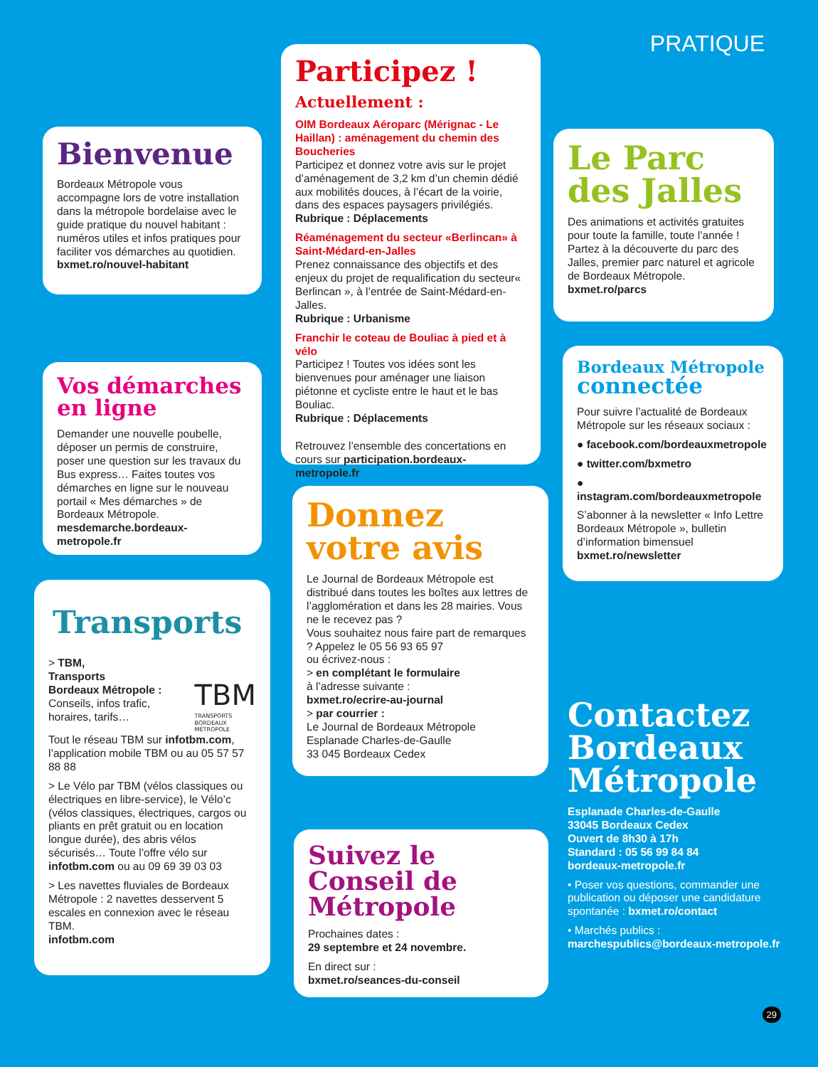Bienvenue
Bordeaux Métropole vous accompagne lors de votre installation dans la métropole bordelaise avec le guide pratique du nouvel habitant : numéros utiles et infos pratiques pour faciliter vos démarches au quotidien.
bxmet.ro/nouvel-habitant
Vos démarches en ligne
Demander une nouvelle poubelle, déposer un permis de construire, poser une question sur les travaux du Bus express… Faites toutes vos démarches en ligne sur le nouveau portail « Mes démarches » de Bordeaux Métropole.
mesdemarche.bordeaux-metropole.fr
Transports
> TBM,
Transports
Bordeaux Métropole :
Conseils, infos trafic, horaires, tarifs…
TBM
TRANSPORTS
BORDEAUX MÉTROPOLE
Tout le réseau TBM sur infotbm.com, l’application mobile TBM ou au 05 57 57 88 88
> Le Vélo par TBM (vélos classiques ou électriques en libre-service), le Vélo’c (vélos classiques, électriques, cargos ou pliants en prêt gratuit ou en location longue durée), des abris vélos sécurisés… Toute l’offre vélo sur infotbm.com ou au 09 69 39 03 03
> Les navettes fluviales de Bordeaux Métropole : 2 navettes desservent 5 escales en connexion avec le réseau TBM.
infotbm.com
Participez !
Actuellement :
OIM Bordeaux Aéroparc (Mérignac - Le Haillan) : aménagement du chemin des Boucheries
Participez et donnez votre avis sur le projet d’aménagement de 3,2 km d’un chemin dédié aux mobilités douces, à l’écart de la voirie, dans des espaces paysagers privilégiés.
Rubrique : Déplacements
Réaménagement du secteur «Berlincan» à Saint-Médard-en-Jalles
Prenez connaissance des objectifs et des enjeux du projet de requalification du secteur« Berlincan », à l’entrée de Saint-Médard-en-Jalles.
Rubrique : Urbanisme
Franchir le coteau de Bouliac à pied et à vélo
Participez ! Toutes vos idées sont les bienvenues pour aménager une liaison piétonne et cycliste entre le haut et le bas Bouliac.
Rubrique : Déplacements
Retrouvez l’ensemble des concertations en cours sur participation.bordeaux-metropole.fr
Donnez votre avis
Le Journal de Bordeaux Métropole est distribué dans toutes les boîtes aux lettres de l’agglomération et dans les 28 mairies. Vous ne le recevez pas ?
Vous souhaitez nous faire part de remarques ? Appelez le 05 56 93 65 97
ou écrivez-nous :
> en complétant le formulaire
à l’adresse suivante :
bxmet.ro/ecrire-au-journal
> par courrier :
Le Journal de Bordeaux Métropole
Esplanade Charles-de-Gaulle
33 045 Bordeaux Cedex
Suivez le Conseil de Métropole
Prochaines dates :
29 septembre et 24 novembre.
En direct sur :
bxmet.ro/seances-du-conseil
PRATIQUE
Le Parc des Jalles
Des animations et activités gratuites pour toute la famille, toute l’année ! Partez à la découverte du parc des Jalles, premier parc naturel et agricole de Bordeaux Métropole.
bxmet.ro/parcs
Bordeaux Métropole connectée
Pour suivre l’actualité de Bordeaux Métropole sur les réseaux sociaux :
● facebook.com/bordeauxmetropole
● twitter.com/bxmetro
● instagram.com/bordeauxmetropole
S’abonner à la newsletter « Info Lettre Bordeaux Métropole », bulletin d’information bimensuel
bxmet.ro/newsletter
Contactez Bordeaux Métropole
Esplanade Charles-de-Gaulle
33045 Bordeaux Cedex
Ouvert de 8h30 à 17h
Standard : 05 56 99 84 84
bordeaux-metropole.fr
• Poser vos questions, commander une publication ou déposer une candidature spontanée : bxmet.ro/contact
• Marchés publics :
marchespublics@bordeaux-metropole.fr
29